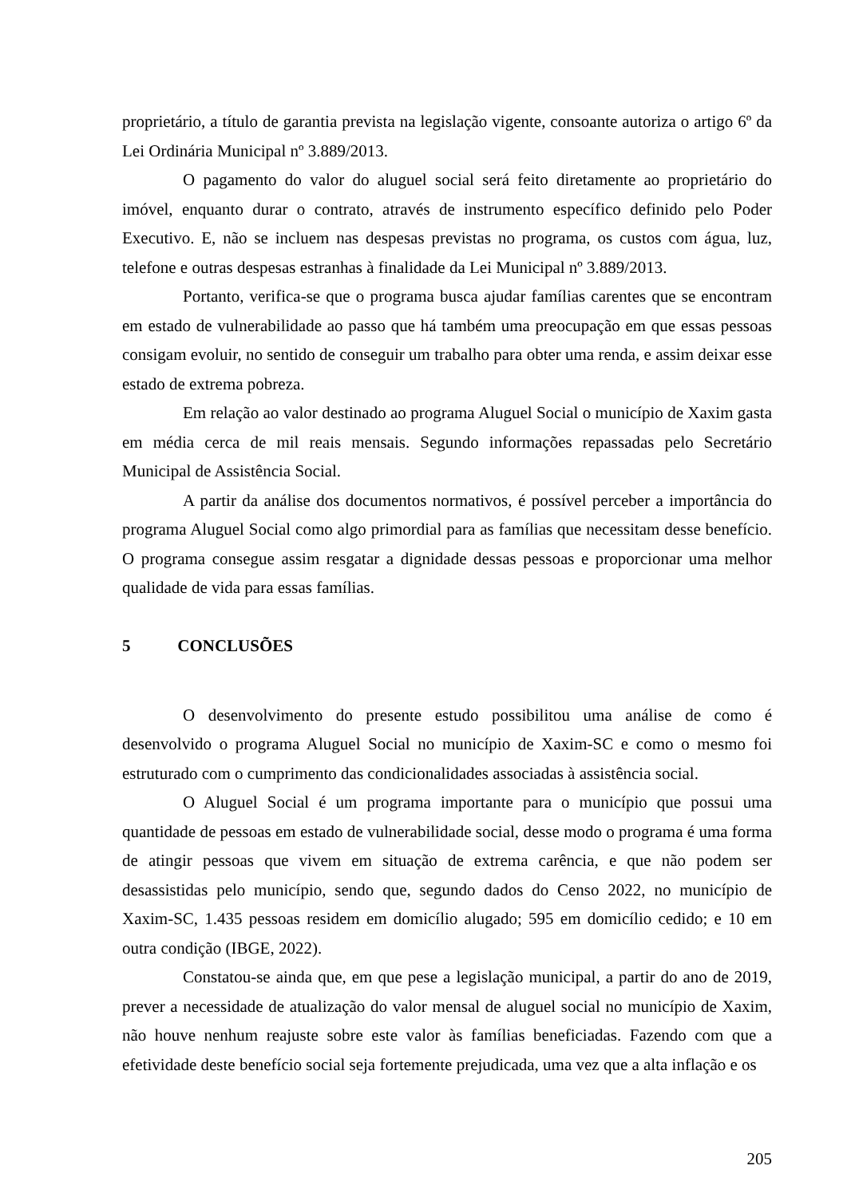proprietário, a título de garantia prevista na legislação vigente, consoante autoriza o artigo 6º da Lei Ordinária Municipal nº 3.889/2013.
O pagamento do valor do aluguel social será feito diretamente ao proprietário do imóvel, enquanto durar o contrato, através de instrumento específico definido pelo Poder Executivo. E, não se incluem nas despesas previstas no programa, os custos com água, luz, telefone e outras despesas estranhas à finalidade da Lei Municipal nº 3.889/2013.
Portanto, verifica-se que o programa busca ajudar famílias carentes que se encontram em estado de vulnerabilidade ao passo que há também uma preocupação em que essas pessoas consigam evoluir, no sentido de conseguir um trabalho para obter uma renda, e assim deixar esse estado de extrema pobreza.
Em relação ao valor destinado ao programa Aluguel Social o município de Xaxim gasta em média cerca de mil reais mensais. Segundo informações repassadas pelo Secretário Municipal de Assistência Social.
A partir da análise dos documentos normativos, é possível perceber a importância do programa Aluguel Social como algo primordial para as famílias que necessitam desse benefício. O programa consegue assim resgatar a dignidade dessas pessoas e proporcionar uma melhor qualidade de vida para essas famílias.
5 CONCLUSÕES
O desenvolvimento do presente estudo possibilitou uma análise de como é desenvolvido o programa Aluguel Social no município de Xaxim-SC e como o mesmo foi estruturado com o cumprimento das condicionalidades associadas à assistência social.
O Aluguel Social é um programa importante para o município que possui uma quantidade de pessoas em estado de vulnerabilidade social, desse modo o programa é uma forma de atingir pessoas que vivem em situação de extrema carência, e que não podem ser desassistidas pelo município, sendo que, segundo dados do Censo 2022, no município de Xaxim-SC, 1.435 pessoas residem em domicílio alugado; 595 em domicílio cedido; e 10 em outra condição (IBGE, 2022).
Constatou-se ainda que, em que pese a legislação municipal, a partir do ano de 2019, prever a necessidade de atualização do valor mensal de aluguel social no município de Xaxim, não houve nenhum reajuste sobre este valor às famílias beneficiadas. Fazendo com que a efetividade deste benefício social seja fortemente prejudicada, uma vez que a alta inflação e os
205